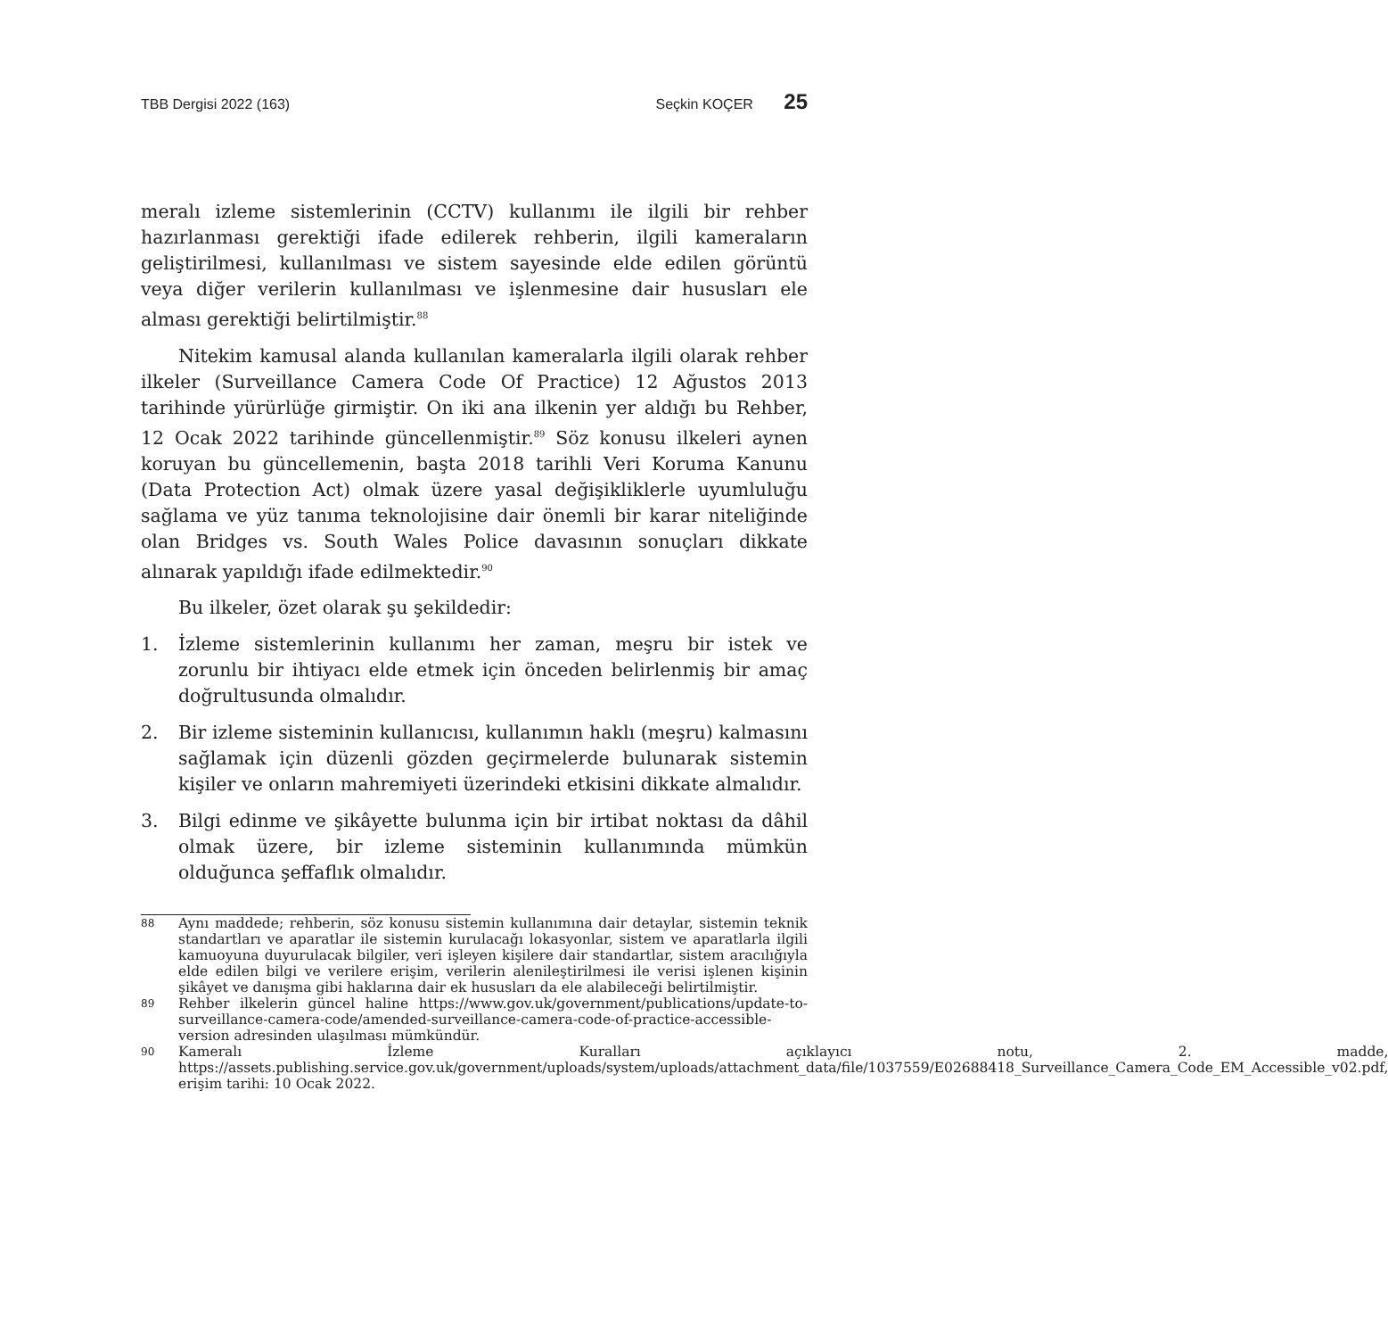TBB Dergisi 2022 (163) Seçkin KOÇER 25
meralı izleme sistemlerinin (CCTV) kullanımı ile ilgili bir rehber hazırlanması gerektiği ifade edilerek rehberin, ilgili kameraların geliştirilmesi, kullanılması ve sistem sayesinde elde edilen görüntü veya diğer verilerin kullanılması ve işlenmesine dair hususları ele alması gerektiği belirtilmiştir.<sup>88</sup>
Nitekim kamusal alanda kullanılan kameralarla ilgili olarak rehber ilkeler (Surveillance Camera Code Of Practice) 12 Ağustos 2013 tarihinde yürürlüğe girmiştir. On iki ana ilkenin yer aldığı bu Rehber, 12 Ocak 2022 tarihinde güncellenmiştir.<sup>89</sup> Söz konusu ilkeleri aynen koruyan bu güncellemenin, başta 2018 tarihli Veri Koruma Kanunu (Data Protection Act) olmak üzere yasal değişikliklerle uyumluluğu sağlama ve yüz tanıma teknolojisine dair önemli bir karar niteliğinde olan Bridges vs. South Wales Police davasının sonuçları dikkate alınarak yapıldığı ifade edilmektedir.<sup>90</sup>
Bu ilkeler, özet olarak şu şekildedir:
1. İzleme sistemlerinin kullanımı her zaman, meşru bir istek ve zorunlu bir ihtiyacı elde etmek için önceden belirlenmiş bir amaç doğrultusunda olmalıdır.
2. Bir izleme sisteminin kullanıcısı, kullanımın haklı (meşru) kalmasını sağlamak için düzenli gözden geçirmelerde bulunarak sistemin kişiler ve onların mahremiyeti üzerindeki etkisini dikkate almalıdır.
3. Bilgi edinme ve şikâyette bulunma için bir irtibat noktası da dâhil olmak üzere, bir izleme sisteminin kullanımında mümkün olduğunca şeffaflık olmalıdır.
88 Aynı maddede; rehberin, söz konusu sistemin kullanımına dair detaylar, sistemin teknik standartları ve aparatlar ile sistemin kurulacağı lokasyonlar, sistem ve aparatlarla ilgili kamuoyuna duyurulacak bilgiler, veri işleyen kişilere dair standartlar, sistem aracılığıyla elde edilen bilgi ve verilere erişim, verilerin alenileştirilmesi ile verisi işlenen kişinin şikâyet ve danışma gibi haklarına dair ek hususları da ele alabileceği belirtilmiştir.
89 Rehber ilkelerin güncel haline https://www.gov.uk/government/publications/update-to-surveillance-camera-code/amended-surveillance-camera-code-of-practice-accessible-version adresinden ulaşılması mümkündür.
90 Kameralı İzleme Kuralları açıklayıcı notu, 2. madde, https://assets.publishing.service.gov.uk/government/uploads/system/uploads/attachment_data/file/1037559/E02688418_Surveillance_Camera_Code_EM_Accessible_v02.pdf, erişim tarihi: 10 Ocak 2022.